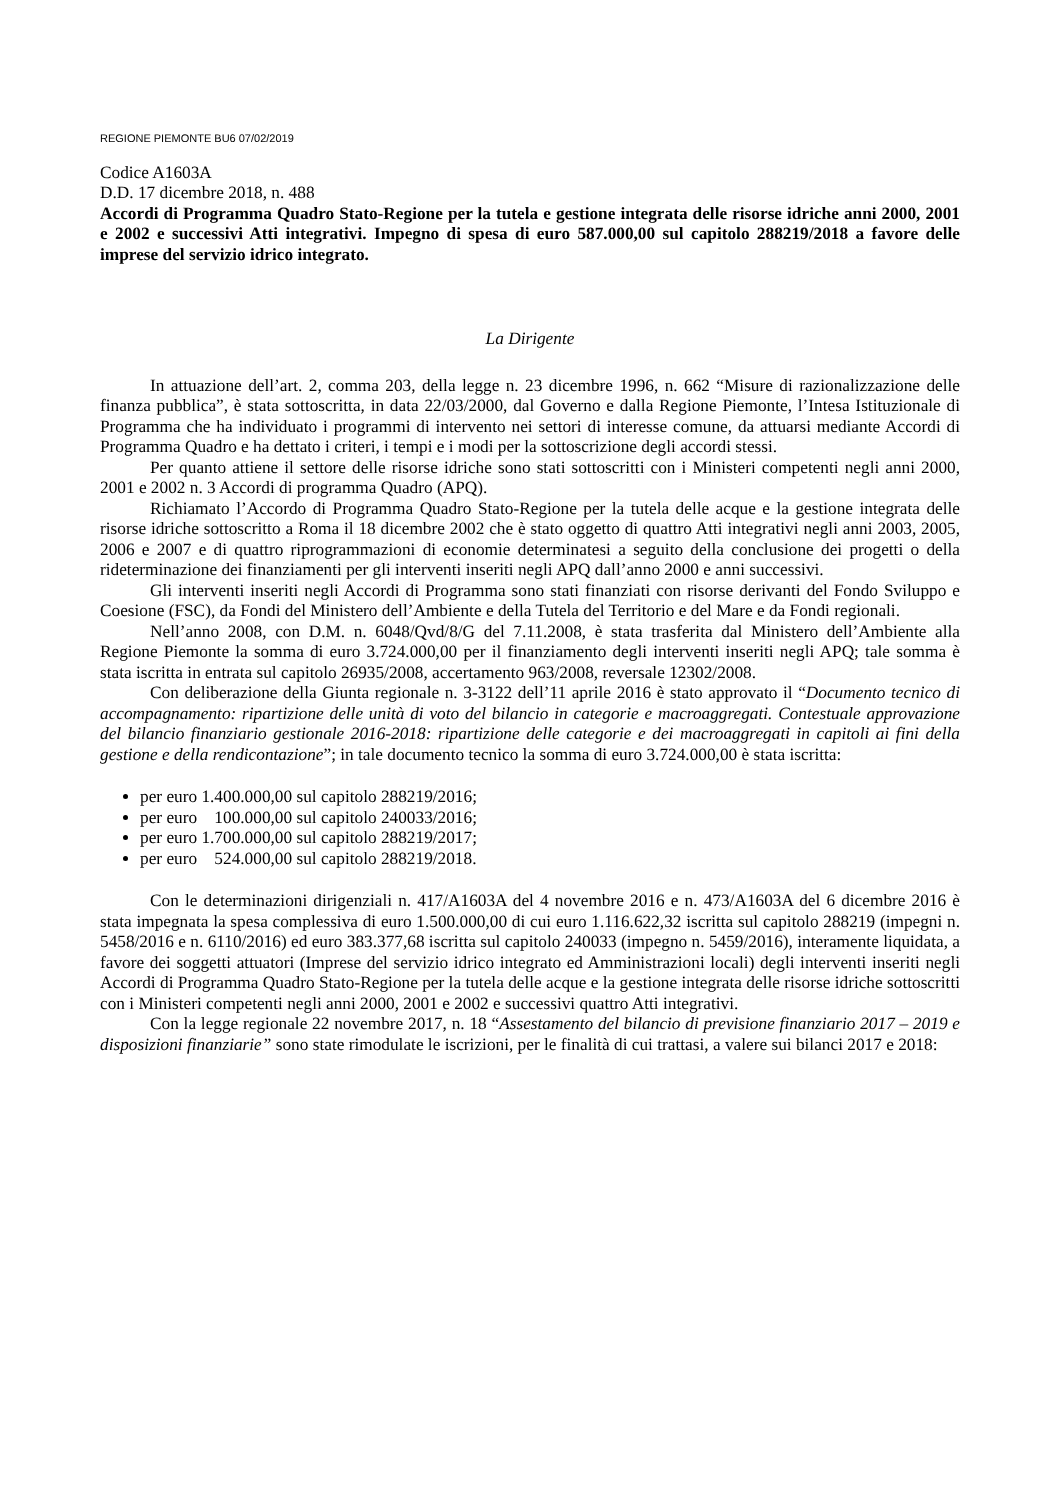REGIONE PIEMONTE BU6 07/02/2019
Codice A1603A
D.D. 17 dicembre 2018, n. 488
Accordi di Programma Quadro Stato-Regione per la tutela e gestione integrata delle risorse idriche anni 2000, 2001 e 2002 e successivi Atti integrativi. Impegno di spesa di euro 587.000,00 sul capitolo 288219/2018 a favore delle imprese del servizio idrico integrato.
La Dirigente
In attuazione dell’art. 2, comma 203, della legge n. 23 dicembre 1996, n. 662 “Misure di razionalizzazione delle finanza pubblica”, è stata sottoscritta, in data 22/03/2000, dal Governo e dalla Regione Piemonte, l’Intesa Istituzionale di Programma che ha individuato i programmi di intervento nei settori di interesse comune, da attuarsi mediante Accordi di Programma Quadro e ha dettato i criteri, i tempi e i modi per la sottoscrizione degli accordi stessi.
Per quanto attiene il settore delle risorse idriche sono stati sottoscritti con i Ministeri competenti negli anni 2000, 2001 e 2002 n. 3 Accordi di programma Quadro (APQ).
Richiamato l’Accordo di Programma Quadro Stato-Regione per la tutela delle acque e la gestione integrata delle risorse idriche sottoscritto a Roma il 18 dicembre 2002 che è stato oggetto di quattro Atti integrativi negli anni 2003, 2005, 2006 e 2007 e di quattro riprogrammazioni di economie determinatesi a seguito della conclusione dei progetti o della rideterminazione dei finanziamenti per gli interventi inseriti negli APQ dall’anno 2000 e anni successivi.
Gli interventi inseriti negli Accordi di Programma sono stati finanziati con risorse derivanti del Fondo Sviluppo e Coesione (FSC), da Fondi del Ministero dell’Ambiente e della Tutela del Territorio e del Mare e da Fondi regionali.
Nell’anno 2008, con D.M. n. 6048/Qvd/8/G del 7.11.2008, è stata trasferita dal Ministero dell’Ambiente alla Regione Piemonte la somma di euro 3.724.000,00 per il finanziamento degli interventi inseriti negli APQ; tale somma è stata iscritta in entrata sul capitolo 26935/2008, accertamento 963/2008, reversale 12302/2008.
Con deliberazione della Giunta regionale n. 3-3122 dell’11 aprile 2016 è stato approvato il “Documento tecnico di accompagnamento: ripartizione delle unità di voto del bilancio in categorie e macroaggregati. Contestuale approvazione del bilancio finanziario gestionale 2016-2018: ripartizione delle categorie e dei macroaggregati in capitoli ai fini della gestione e della rendicontazione”; in tale documento tecnico la somma di euro 3.724.000,00 è stata iscritta:
per euro 1.400.000,00 sul capitolo 288219/2016;
per euro 100.000,00 sul capitolo 240033/2016;
per euro 1.700.000,00 sul capitolo 288219/2017;
per euro 524.000,00 sul capitolo 288219/2018.
Con le determinazioni dirigenziali n. 417/A1603A del 4 novembre 2016 e n. 473/A1603A del 6 dicembre 2016 è stata impegnata la spesa complessiva di euro 1.500.000,00 di cui euro 1.116.622,32 iscritta sul capitolo 288219 (impegni n. 5458/2016 e n. 6110/2016) ed euro 383.377,68 iscritta sul capitolo 240033 (impegno n. 5459/2016), interamente liquidata, a favore dei soggetti attuatori (Imprese del servizio idrico integrato ed Amministrazioni locali) degli interventi inseriti negli Accordi di Programma Quadro Stato-Regione per la tutela delle acque e la gestione integrata delle risorse idriche sottoscritti con i Ministeri competenti negli anni 2000, 2001 e 2002 e successivi quattro Atti integrativi.
Con la legge regionale 22 novembre 2017, n. 18 “Assestamento del bilancio di previsione finanziario 2017 – 2019 e disposizioni finanziarie” sono state rimodulate le iscrizioni, per le finalità di cui trattasi, a valere sui bilanci 2017 e 2018: